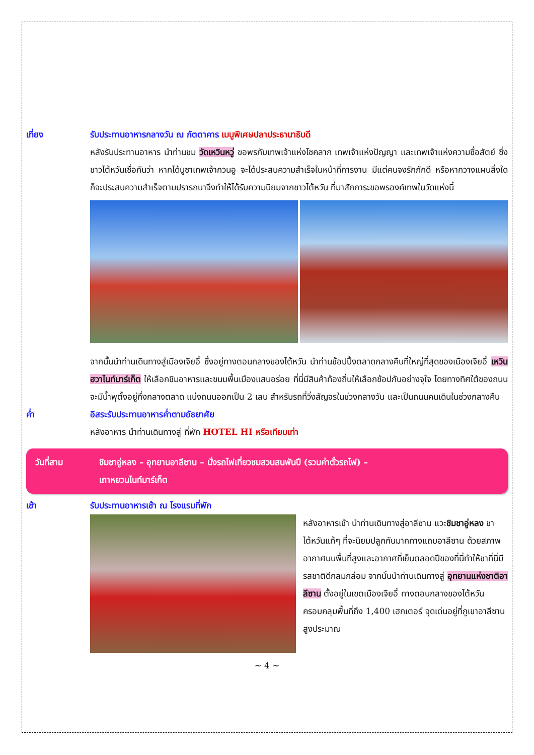เที่ยง รับประทานอาหารกลางวัน ณ ภัตตาคาร เมนูพิเศษปลาประธานาธิบดี
หลังรับประทานอาหาร นำท่านชม วัดเหวินหวู่ ขอพรกับเทพเจ้าแห่งโชคลาภ เทพเจ้าแห่งปัญญา และเทพเจ้าแห่งความซื่อสัตย์ ซึ่งชาวไต้หวันเชื่อกันว่า หากได้บูชาเทพเจ้ากวนอู จะได้ประสบความสำเร็จในหน้าที่การงาน มีแต่คนจงรักภักดี หรือหากวางแผนสิ่งใด ก็จะประสบความสำเร็จตามปรารถนาจึงทำให้ได้รับความนิยมจากชาวไต้หวัน ที่มาสักการะขอพรองค์เทพในวัดแห่งนี้
จากนั้นนำท่านเดินทางสู่เมืองเจียอี้ ซึ่งอยู่ทางตอนกลางของไต้หวัน นำท่านช้อปปิ้งตลาดกลางคืนที่ใหญ่ที่สุดของเมืองเจียอี้ เหวินฮวาไนท์มาร์เก็ต ให้เลือกชิมอาหารและขนมพื้นเมืองแสนอร่อย ที่นี่มีสินค้าท้องถิ่นให้เลือกช้อปกันอย่างจุใจ โดยทางทิศใต้ของถนน จะมีน้ำพุตั้งอยู่กึ่งกลางตลาด แบ่งถนนออกเป็น 2 เลน สำหรับรถที่วิ่งสัญจรในช่วงกลางวัน และเป็นถนนคนเดินในช่วงกลางคืน
ค่ำ อิสระรับประทานอาหารค่ำตามอัธยาศัย
หลังอาหาร นำท่านเดินทางสู่ ที่พัก HOTEL HI หรือเทียบเท่า
วันที่สาม ชิมชาอู่หลง – อุทยานอาลีซาน – นั่งรถไฟเที่ยวชมสวนสนพันปี (รวมค่าตั๋วรถไฟ) –
เถาหยวนไนท์มาร์เก็ต
เช้า รับประทานอาหารเช้า ณ โรงแรมที่พัก
หลังอาหารเช้า นำท่านเดินทางสู่อาลีซาน แวะชิมชาอู่หลง ชาไต้หวันแท้ๆ ที่จะนิยมปลูกกันมากทางแถบอาลีซาน ด้วยสภาพอากาศบนพื้นที่สูงและอากาศที่เย็นตลอดปีของที่นี่ทำให้ชาที่นี่มีรสชาติดีกลมกล่อม จากนั้นนำท่านเดินทางสู่ อุทยานแห่งชาติอาลีซาน ตั้งอยู่ในเขตเมืองเจียอี้ ทางตอนกลางของไต้หวัน ครอบคลุมพื้นที่ถึง 1,400 เฮกเตอร์ จุดเด่นอยู่ที่ภูเขาอาลีซาน สูงประมาณ
~ 4 ~